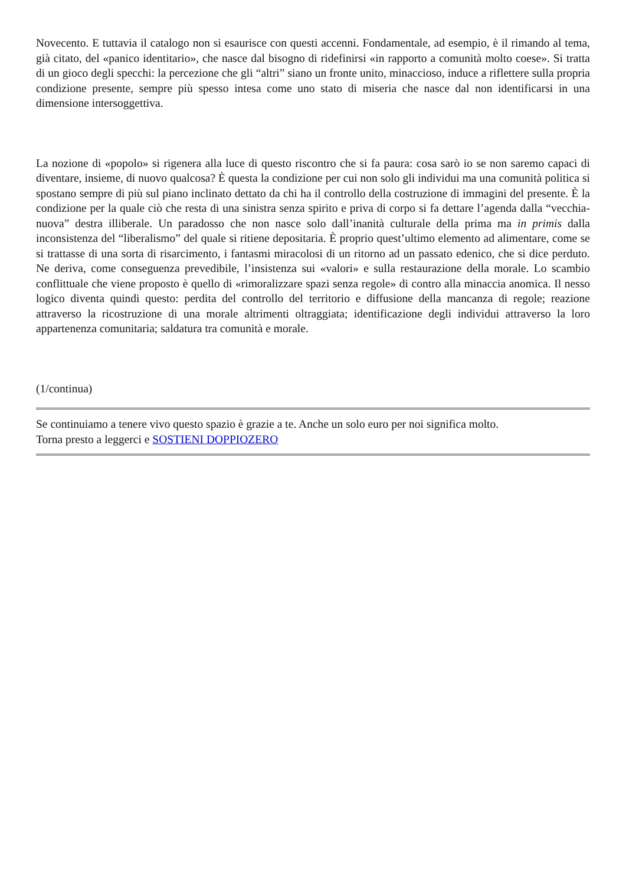Novecento. E tuttavia il catalogo non si esaurisce con questi accenni. Fondamentale, ad esempio, è il rimando al tema, già citato, del «panico identitario», che nasce dal bisogno di ridefinirsi «in rapporto a comunità molto coese». Si tratta di un gioco degli specchi: la percezione che gli “altri” siano un fronte unito, minaccioso, induce a riflettere sulla propria condizione presente, sempre più spesso intesa come uno stato di miseria che nasce dal non identificarsi in una dimensione intersoggettiva.
La nozione di «popolo» si rigenera alla luce di questo riscontro che si fa paura: cosa sarò io se non saremo capaci di diventare, insieme, di nuovo qualcosa? È questa la condizione per cui non solo gli individui ma una comunità politica si spostano sempre di più sul piano inclinato dettato da chi ha il controllo della costruzione di immagini del presente. È la condizione per la quale ciò che resta di una sinistra senza spirito e priva di corpo si fa dettare l’agenda dalla “vecchia-nuova” destra illiberale. Un paradosso che non nasce solo dall’inanità culturale della prima ma in primis dalla inconsistenza del “liberalismo” del quale si ritiene depositaria. È proprio quest’ultimo elemento ad alimentare, come se si trattasse di una sorta di risarcimento, i fantasmi miracolosi di un ritorno ad un passato edenico, che si dice perduto. Ne deriva, come conseguenza prevedibile, l’insistenza sui «valori» e sulla restaurazione della morale. Lo scambio conflittuale che viene proposto è quello di «rimoralizzare spazi senza regole» di contro alla minaccia anomica. Il nesso logico diventa quindi questo: perdita del controllo del territorio e diffusione della mancanza di regole; reazione attraverso la ricostruzione di una morale altrimenti oltraggiata; identificazione degli individui attraverso la loro appartenenza comunitaria; saldatura tra comunità e morale.
(1/continua)
Se continuiamo a tenere vivo questo spazio è grazie a te. Anche un solo euro per noi significa molto.
Torna presto a leggerci e SOSTIENI DOPPIOZERO